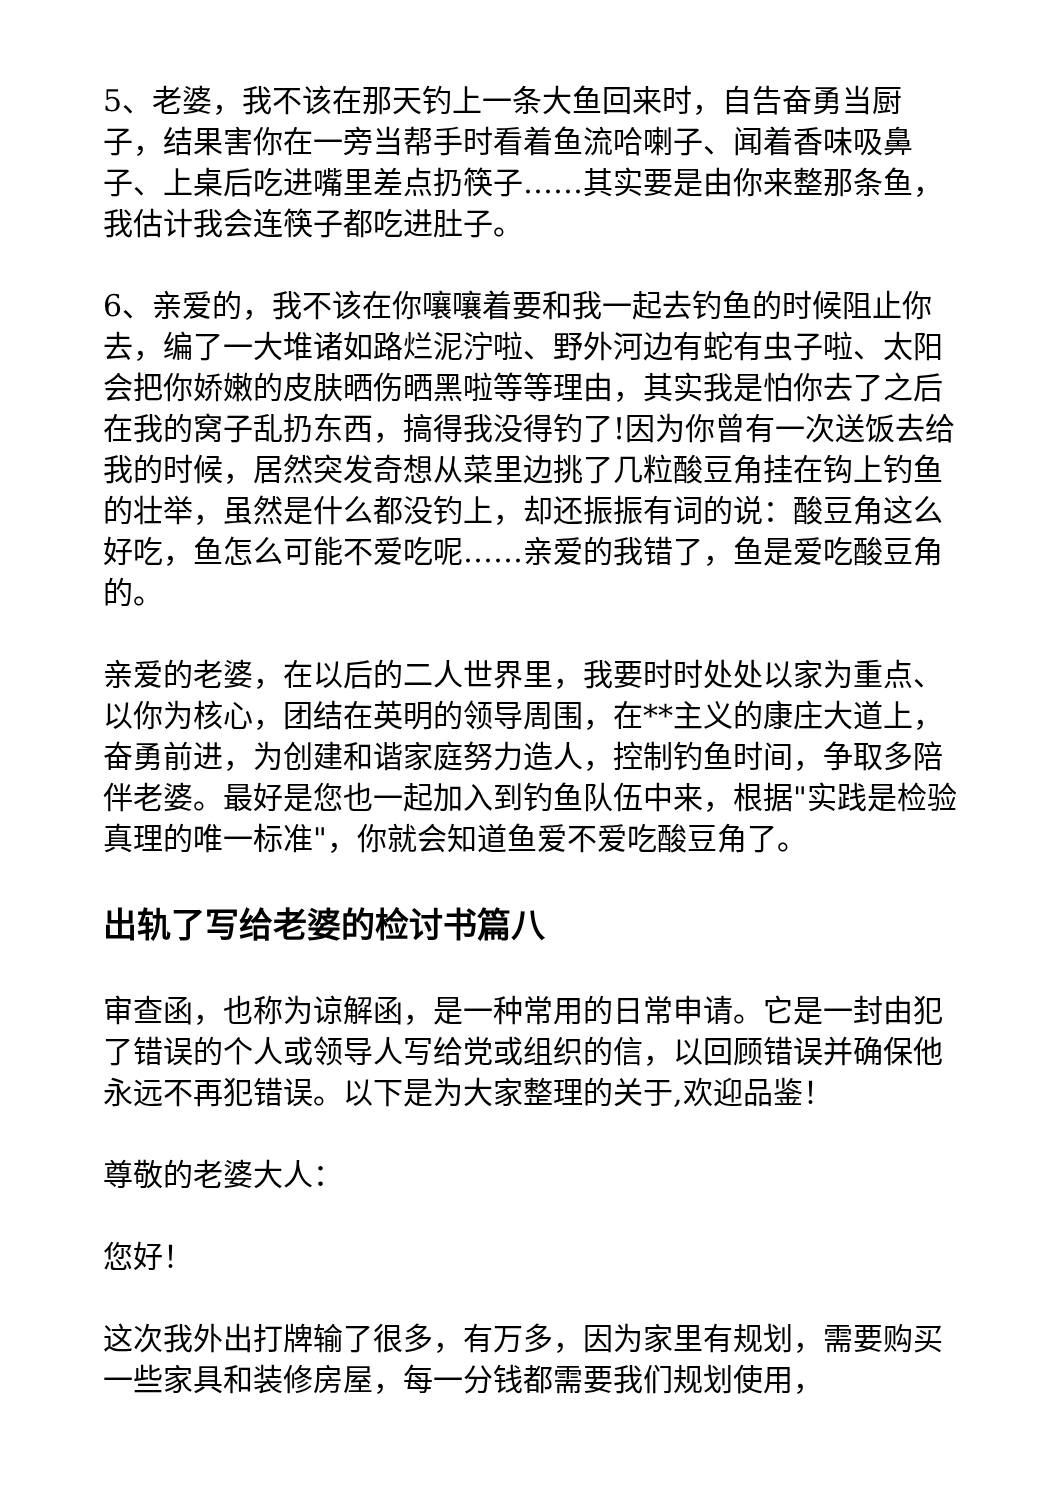5、老婆，我不该在那天钓上一条大鱼回来时，自告奋勇当厨子，结果害你在一旁当帮手时看着鱼流哈喇子、闻着香味吸鼻子、上桌后吃进嘴里差点扔筷子……其实要是由你来整那条鱼，我估计我会连筷子都吃进肚子。
6、亲爱的，我不该在你嚷嚷着要和我一起去钓鱼的时候阻止你去，编了一大堆诸如路烂泥泞啦、野外河边有蛇有虫子啦、太阳会把你娇嫩的皮肤晒伤晒黑啦等等理由，其实我是怕你去了之后在我的窝子乱扔东西，搞得我没得钓了!因为你曾有一次送饭去给我的时候，居然突发奇想从菜里边挑了几粒酸豆角挂在钩上钓鱼的壮举，虽然是什么都没钓上，却还振振有词的说：酸豆角这么好吃，鱼怎么可能不爱吃呢……亲爱的我错了，鱼是爱吃酸豆角的。
亲爱的老婆，在以后的二人世界里，我要时时处处以家为重点、以你为核心，团结在英明的领导周围，在**主义的康庄大道上，奋勇前进，为创建和谐家庭努力造人，控制钓鱼时间，争取多陪伴老婆。最好是您也一起加入到钓鱼队伍中来，根据"实践是检验真理的唯一标准"，你就会知道鱼爱不爱吃酸豆角了。
出轨了写给老婆的检讨书篇八
审查函，也称为谅解函，是一种常用的日常申请。它是一封由犯了错误的个人或领导人写给党或组织的信，以回顾错误并确保他永远不再犯错误。以下是为大家整理的关于,欢迎品鉴！
尊敬的老婆大人：
您好！
这次我外出打牌输了很多，有万多，因为家里有规划，需要购买一些家具和装修房屋，每一分钱都需要我们规划使用，